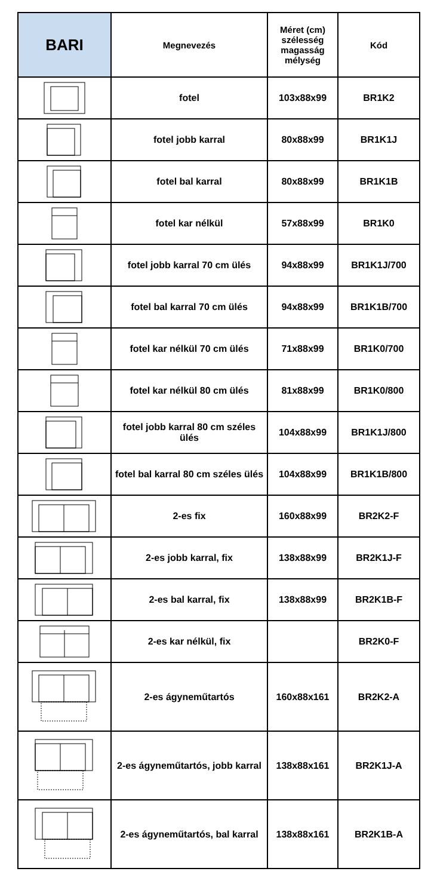| BARI | Megnevezés | Méret (cm) szélesség magasság mélység | Kód |
| --- | --- | --- | --- |
| | fotel | 103x88x99 | BR1K2 |
| | fotel jobb karral | 80x88x99 | BR1K1J |
| | fotel bal karral | 80x88x99 | BR1K1B |
| | fotel kar nélkül | 57x88x99 | BR1K0 |
| | fotel jobb karral 70 cm ülés | 94x88x99 | BR1K1J/700 |
| | fotel bal karral 70 cm ülés | 94x88x99 | BR1K1B/700 |
| | fotel kar nélkül 70 cm ülés | 71x88x99 | BR1K0/700 |
| | fotel kar nélkül 80 cm ülés | 81x88x99 | BR1K0/800 |
| | fotel jobb karral 80 cm széles ülés | 104x88x99 | BR1K1J/800 |
| | fotel bal karral 80 cm széles ülés | 104x88x99 | BR1K1B/800 |
| | 2-es fix | 160x88x99 | BR2K2-F |
| | 2-es jobb karral, fix | 138x88x99 | BR2K1J-F |
| | 2-es bal karral, fix | 138x88x99 | BR2K1B-F |
| | 2-es kar nélkül, fix | | BR2K0-F |
| | 2-es ágyneműtartós | 160x88x161 | BR2K2-A |
| | 2-es ágyneműtartós, jobb karral | 138x88x161 | BR2K1J-A |
| | 2-es ágyneműtartós, bal karral | 138x88x161 | BR2K1B-A |